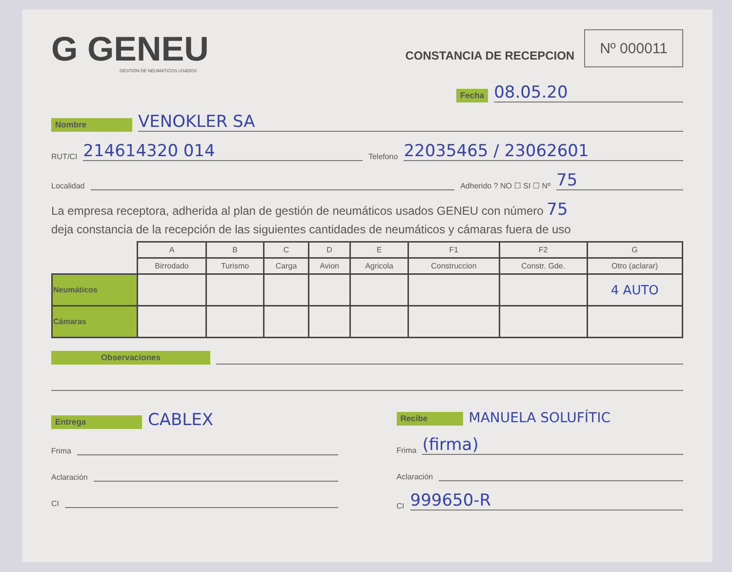G GENEU
GESTIÓN DE NEUMÁTICOS USADOS
CONSTANCIA DE RECEPCION
Nº 000011
Fecha 08.05.20
Nombre VENOKLER SA
RUT/CI 214614320 014 Telefono 22035465 / 23062601
Localidad Adherido ? NO ☐ SI ☐ Nº 75
La empresa receptora, adherida al plan de gestión de neumáticos usados GENEU con número 75
deja constancia de la recepción de las siguientes cantidades de neumáticos y cámaras fuera de uso
| | A | B | C | D | E | F1 | F2 | G |
| --- | --- | --- | --- | --- | --- | --- | --- | --- |
| | Birrodado | Turismo | Carga | Avion | Agricola | Construccion | Constr. Gde. | Otro (aclarar) |
| Neumáticos | | | | | | | | 4 AUTO |
| Cámaras | | | | | | | | |
Observaciones
Entrega CABLEX
Frima
Aclaración
CI
Recibe MANUELA SOLUFÍTIC
Frima (firma)
Aclaración
CI 999650-R